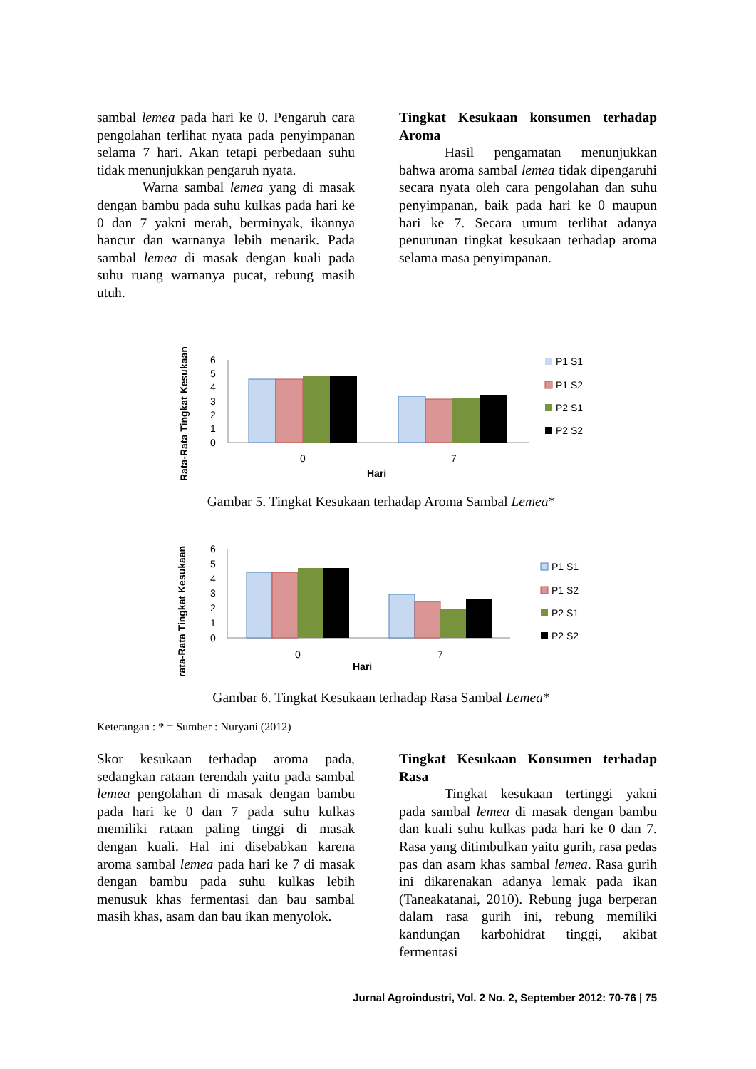sambal lemea pada hari ke 0. Pengaruh cara pengolahan terlihat nyata pada penyimpanan selama 7 hari. Akan tetapi perbedaan suhu tidak menunjukkan pengaruh nyata.
Warna sambal lemea yang di masak dengan bambu pada suhu kulkas pada hari ke 0 dan 7 yakni merah, berminyak, ikannya hancur dan warnanya lebih menarik. Pada sambal lemea di masak dengan kuali pada suhu ruang warnanya pucat, rebung masih utuh.
Tingkat Kesukaan konsumen terhadap Aroma
Hasil pengamatan menunjukkan bahwa aroma sambal lemea tidak dipengaruhi secara nyata oleh cara pengolahan dan suhu penyimpanan, baik pada hari ke 0 maupun hari ke 7. Secara umum terlihat adanya penurunan tingkat kesukaan terhadap aroma selama masa penyimpanan.
Rata-Rata Tingkat Kesukaan
6
5
4
3
2
1
0
0
7
Hari
P1 S1
P1 S2
P2 S1
P2 S2
Gambar 5. Tingkat Kesukaan terhadap Aroma Sambal Lemea*
rata-Rata Tingkat Kesukaan
6
5
4
3
2
1
0
0
7
Hari
P1 S1
P1 S2
P2 S1
P2 S2
Gambar 6. Tingkat Kesukaan terhadap Rasa Sambal Lemea*
Keterangan : * = Sumber : Nuryani (2012)
Skor kesukaan terhadap aroma pada, sedangkan rataan terendah yaitu pada sambal lemea pengolahan di masak dengan bambu pada hari ke 0 dan 7 pada suhu kulkas memiliki rataan paling tinggi di masak dengan kuali. Hal ini disebabkan karena aroma sambal lemea pada hari ke 7 di masak dengan bambu pada suhu kulkas lebih menusuk khas fermentasi dan bau sambal masih khas, asam dan bau ikan menyolok.
Tingkat Kesukaan Konsumen terhadap Rasa
Tingkat kesukaan tertinggi yakni pada sambal lemea di masak dengan bambu dan kuali suhu kulkas pada hari ke 0 dan 7. Rasa yang ditimbulkan yaitu gurih, rasa pedas pas dan asam khas sambal lemea. Rasa gurih ini dikarenakan adanya lemak pada ikan (Taneakatanai, 2010). Rebung juga berperan dalam rasa gurih ini, rebung memiliki kandungan karbohidrat tinggi, akibat fermentasi
Jurnal Agroindustri, Vol. 2 No. 2, September 2012: 70-76 | 75